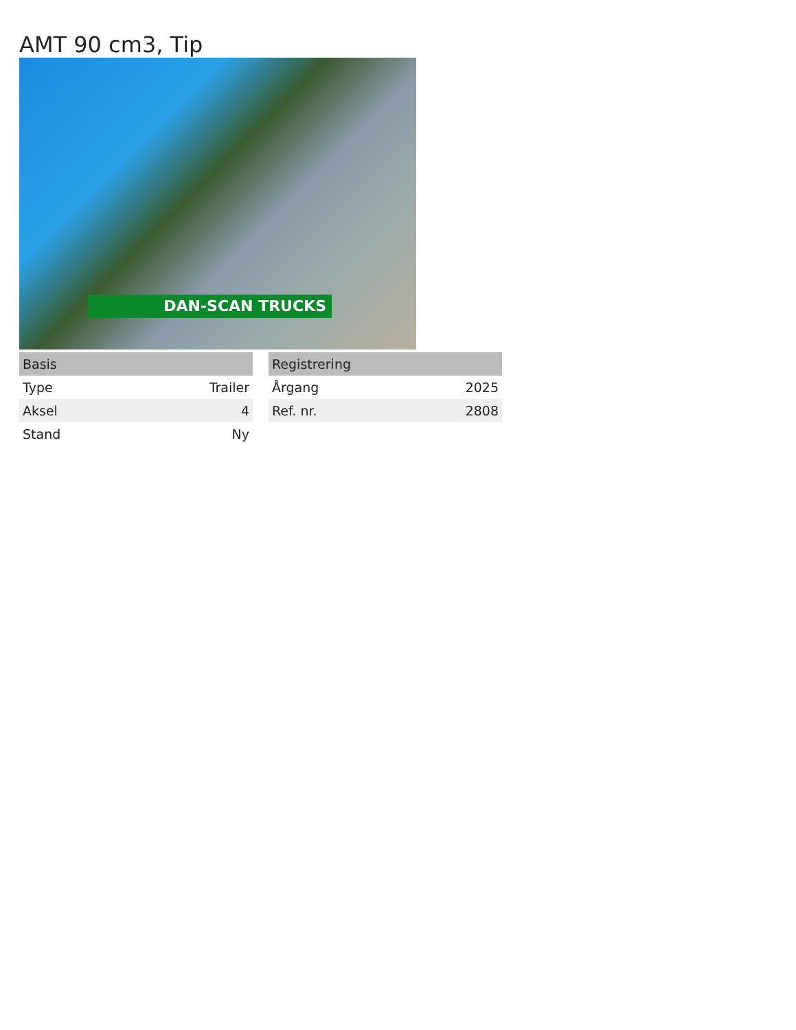AMT 90 cm3, Tip
DAN-SCAN TRUCKS
| Basis | |
| --- | --- |
| Type | Trailer |
| Aksel | 4 |
| Stand | Ny |
| Registrering | |
| --- | --- |
| Årgang | 2025 |
| Ref. nr. | 2808 |